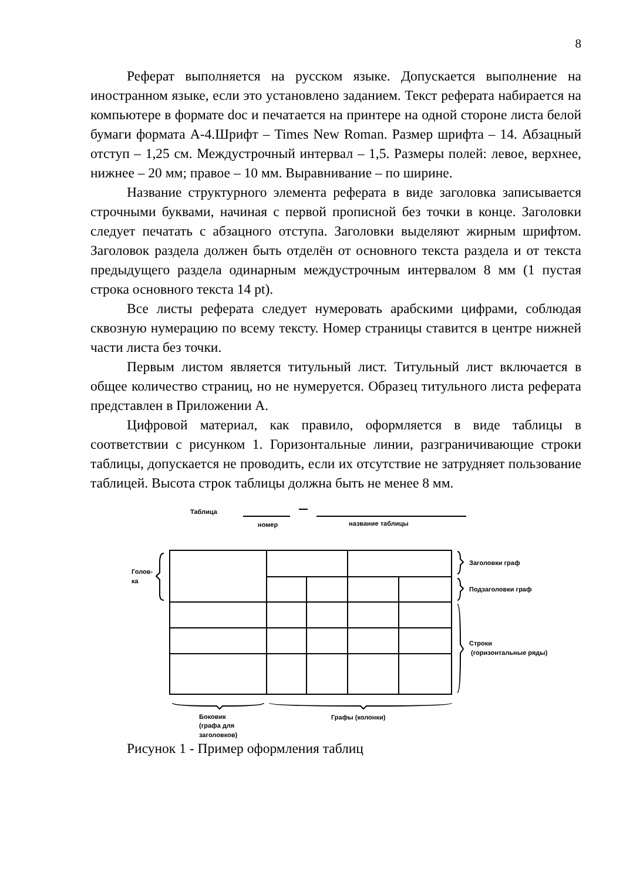8
Реферат выполняется на русском языке. Допускается выполнение на иностранном языке, если это установлено заданием. Текст реферата набирается на компьютере в формате doc и печатается на принтере на одной стороне листа белой бумаги формата А-4.Шрифт – Times New Roman. Размер шрифта – 14. Абзацный отступ – 1,25 см. Междустрочный интервал – 1,5. Размеры полей: левое, верхнее, нижнее – 20 мм; правое – 10 мм. Выравнивание – по ширине.
Название структурного элемента реферата в виде заголовка записывается строчными буквами, начиная с первой прописной без точки в конце. Заголовки следует печатать с абзацного отступа. Заголовки выделяют жирным шрифтом. Заголовок раздела должен быть отделён от основного текста раздела и от текста предыдущего раздела одинарным междустрочным интервалом 8 мм (1 пустая строка основного текста 14 pt).
Все листы реферата следует нумеровать арабскими цифрами, соблюдая сквозную нумерацию по всему тексту. Номер страницы ставится в центре нижней части листа без точки.
Первым листом является титульный лист. Титульный лист включается в общее количество страниц, но не нумеруется. Образец титульного листа реферата представлен в Приложении А.
Цифровой материал, как правило, оформляется в виде таблицы в соответствии с рисунком 1. Горизонтальные линии, разграничивающие строки таблицы, допускается не проводить, если их отсутствие не затрудняет пользование таблицей. Высота строк таблицы должна быть не менее 8 мм.
Таблица
номер
название таблицы
Голов-
ка
Заголовки граф
Подзаголовки граф
Строки
(горизонтальные ряды)
Боковик
(графа для
заголовков)
Графы (колонки)
Рисунок 1 - Пример оформления таблиц